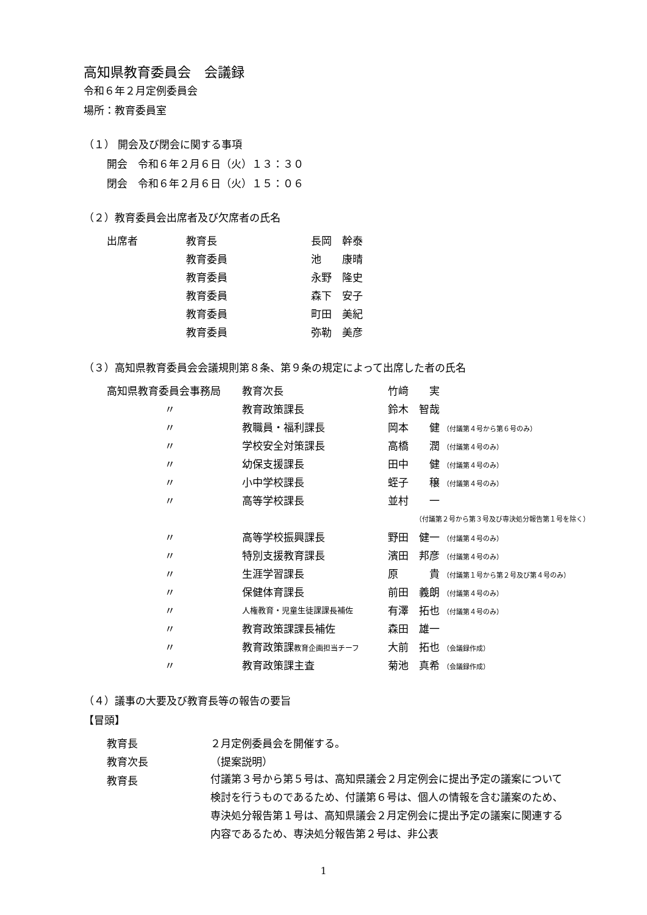高知県教育委員会　会議録
令和６年２月定例委員会
場所：教育委員室
（１） 開会及び閉会に関する事項
開会　令和６年２月６日（火）１３：３０
閉会　令和６年２月６日（火）１５：０６
（２）教育委員会出席者及び欠席者の氏名
| 出席者 | 教育長 | 長岡 幹泰 |
| | 教育委員 | 池 康晴 |
| | 教育委員 | 永野 隆史 |
| | 教育委員 | 森下 安子 |
| | 教育委員 | 町田 美紀 |
| | 教育委員 | 弥勒 美彦 |
（３）高知県教育委員会会議規則第８条、第９条の規定によって出席した者の氏名
| 高知県教育委員会事務局 | 教育次長 | 竹﨑 実 |
| 〃 | 教育政策課長 | 鈴木 智哉 |
| 〃 | 教職員・福利課長 | 岡本 健 （付議第４号から第６号のみ） |
| 〃 | 学校安全対策課長 | 高橋 潤 （付議第４号のみ） |
| 〃 | 幼保支援課長 | 田中 健 （付議第４号のみ） |
| 〃 | 小中学校課長 | 蛭子 穣 （付議第４号のみ） |
| 〃 | 高等学校課長 | 並村 一 |
| | | （付議第２号から第３号及び専決処分報告第１号を除く） |
| 〃 | 高等学校振興課長 | 野田 健一 （付議第４号のみ） |
| 〃 | 特別支援教育課長 | 濱田 邦彦 （付議第４号のみ） |
| 〃 | 生涯学習課長 | 原 貴 （付議第１号から第２号及び第４号のみ） |
| 〃 | 保健体育課長 | 前田 義朗 （付議第４号のみ） |
| 〃 | 人権教育・児童生徒課課長補佐 | 有澤 拓也 （付議第４号のみ） |
| 〃 | 教育政策課課長補佐 | 森田 雄一 |
| 〃 | 教育政策課 教育企画担当チーフ | 大前 拓也 （会議録作成） |
| 〃 | 教育政策課主査 | 菊池 真希 （会議録作成） |
（４）議事の大要及び教育長等の報告の要旨
【冒頭】
| 教育長 | ２月定例委員会を開催する。 |
| 教育次長 | （提案説明） |
| 教育長 | 付議第３号から第５号は、高知県議会２月定例会に提出予定の議案について検討を行うものであるため、付議第６号は、個人の情報を含む議案のため、専決処分報告第１号は、高知県議会２月定例会に提出予定の議案に関連する内容であるため、専決処分報告第２号は、非公表 |
1